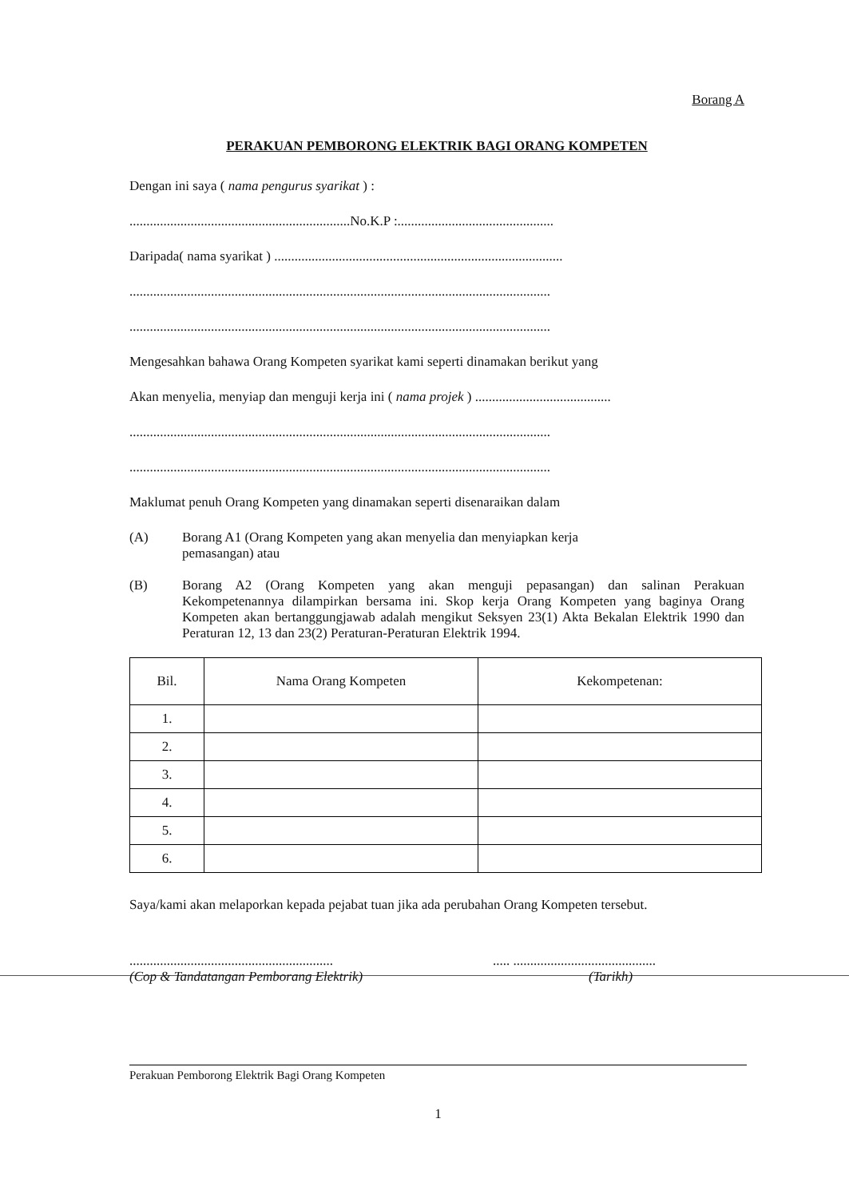Borang A
PERAKUAN PEMBORONG ELEKTRIK BAGI ORANG KOMPETEN
Dengan ini saya ( nama pengurus syarikat ) :
.................................................................No.K.P :..............................................
Daripada( nama syarikat ) .....................................................................................
............................................................................................................................
............................................................................................................................
Mengesahkan bahawa Orang Kompeten syarikat kami seperti dinamakan berikut yang
Akan menyelia, menyiap dan menguji kerja ini ( nama projek ) ........................................
............................................................................................................................
............................................................................................................................
Maklumat penuh Orang Kompeten yang dinamakan seperti disenaraikan dalam
(A) Borang A1 (Orang Kompeten yang akan menyelia dan menyiapkan kerja
pemasangan) atau
(B) Borang A2 (Orang Kompeten yang akan menguji pepasangan) dan salinan Perakuan Kekompetenannya dilampirkan bersama ini. Skop kerja Orang Kompeten yang baginya Orang Kompeten akan bertanggungjawab adalah mengikut Seksyen 23(1) Akta Bekalan Elektrik 1990 dan Peraturan 12, 13 dan 23(2) Peraturan-Peraturan Elektrik 1994.
| Bil. | Nama Orang Kompeten | Kekompetenan: |
| --- | --- | --- |
| 1. | | |
| 2. | | |
| 3. | | |
| 4. | | |
| 5. | | |
| 6. | | |
Saya/kami akan melaporkan kepada pejabat tuan jika ada perubahan Orang Kompeten tersebut.
............................................................
(Cop & Tandatangan Pemborang Elektrik)
..... ..........................................
(Tarikh)
Perakuan Pemborong Elektrik Bagi Orang Kompeten
1